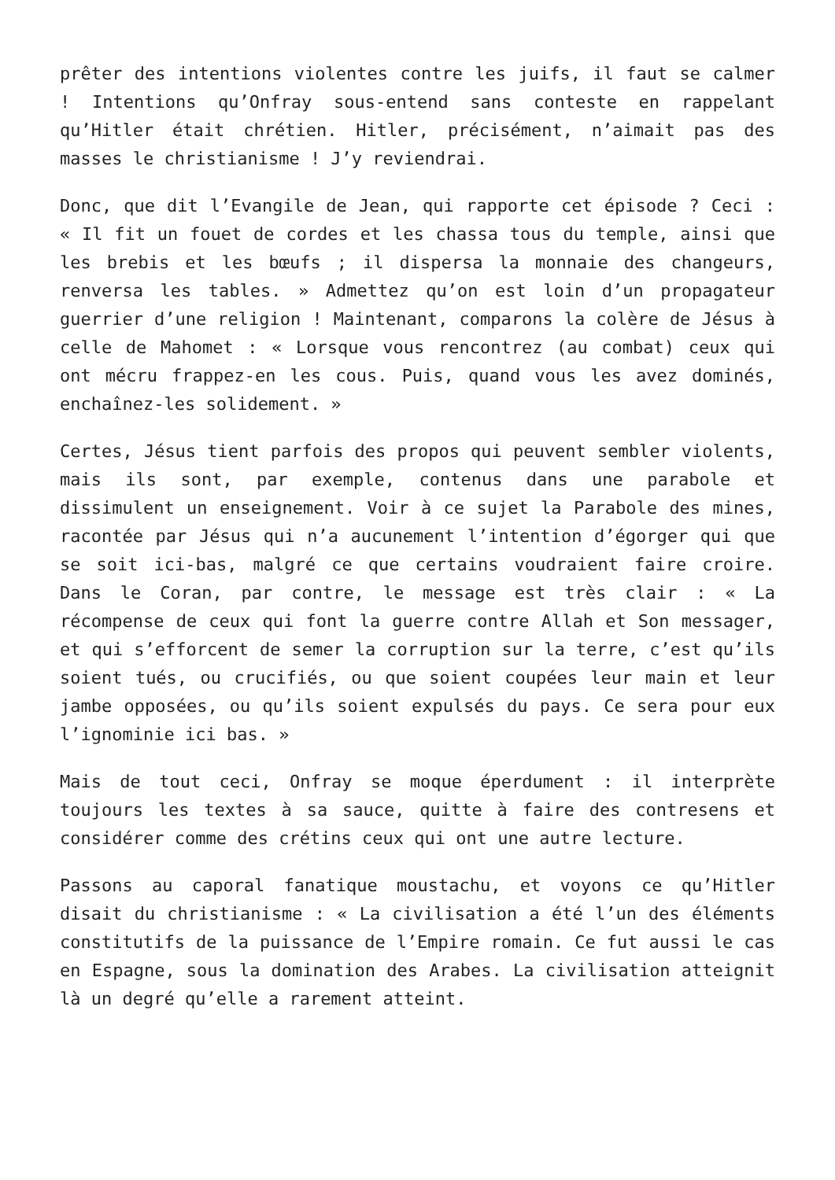prêter des intentions violentes contre les juifs, il faut se calmer ! Intentions qu’Onfray sous-entend sans conteste en rappelant qu’Hitler était chrétien. Hitler, précisément, n’aimait pas des masses le christianisme ! J’y reviendrai.
Donc, que dit l’Evangile de Jean, qui rapporte cet épisode ? Ceci : « Il fit un fouet de cordes et les chassa tous du temple, ainsi que les brebis et les bœufs ; il dispersa la monnaie des changeurs, renversa les tables. » Admettez qu’on est loin d’un propagateur guerrier d’une religion ! Maintenant, comparons la colère de Jésus à celle de Mahomet : « Lorsque vous rencontrez (au combat) ceux qui ont mécru frappez-en les cous. Puis, quand vous les avez dominés, enchaînez-les solidement. »
Certes, Jésus tient parfois des propos qui peuvent sembler violents, mais ils sont, par exemple, contenus dans une parabole et dissimulent un enseignement. Voir à ce sujet la Parabole des mines, racontée par Jésus qui n’a aucunement l’intention d’égorger qui que se soit ici-bas, malgré ce que certains voudraient faire croire. Dans le Coran, par contre, le message est très clair : « La récompense de ceux qui font la guerre contre Allah et Son messager, et qui s’efforcent de semer la corruption sur la terre, c’est qu’ils soient tués, ou crucifiés, ou que soient coupées leur main et leur jambe opposées, ou qu’ils soient expulsés du pays. Ce sera pour eux l’ignominie ici bas. »
Mais de tout ceci, Onfray se moque éperdument : il interprète toujours les textes à sa sauce, quitte à faire des contresens et considérer comme des crétins ceux qui ont une autre lecture.
Passons au caporal fanatique moustachu, et voyons ce qu’Hitler disait du christianisme : « La civilisation a été l’un des éléments constitutifs de la puissance de l’Empire romain. Ce fut aussi le cas en Espagne, sous la domination des Arabes. La civilisation atteignit là un degré qu’elle a rarement atteint.